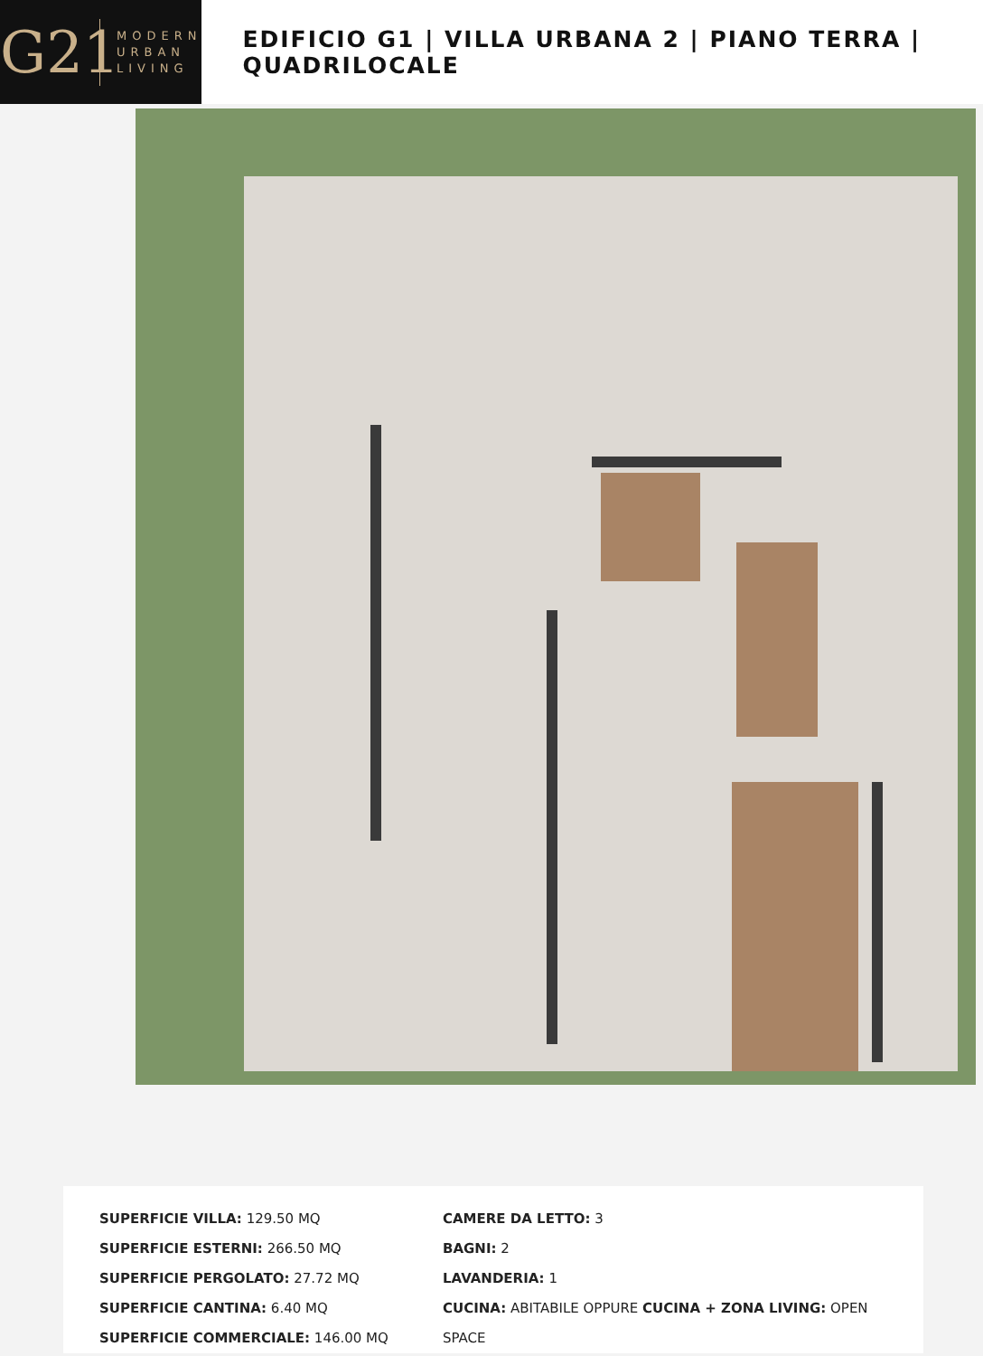G21
MODERN
URBAN
LIVING
EDIFICIO G1 | VILLA URBANA 2 | PIANO TERRA | QUADRILOCALE
SUPERFICIE VILLA: 129.50 MQ
SUPERFICIE ESTERNI: 266.50 MQ
SUPERFICIE PERGOLATO: 27.72 MQ
SUPERFICIE CANTINA: 6.40 MQ
SUPERFICIE COMMERCIALE: 146.00 MQ
CAMERE DA LETTO: 3
BAGNI: 2
LAVANDERIA: 1
CUCINA: ABITABILE OPPURE CUCINA + ZONA LIVING: OPEN SPACE